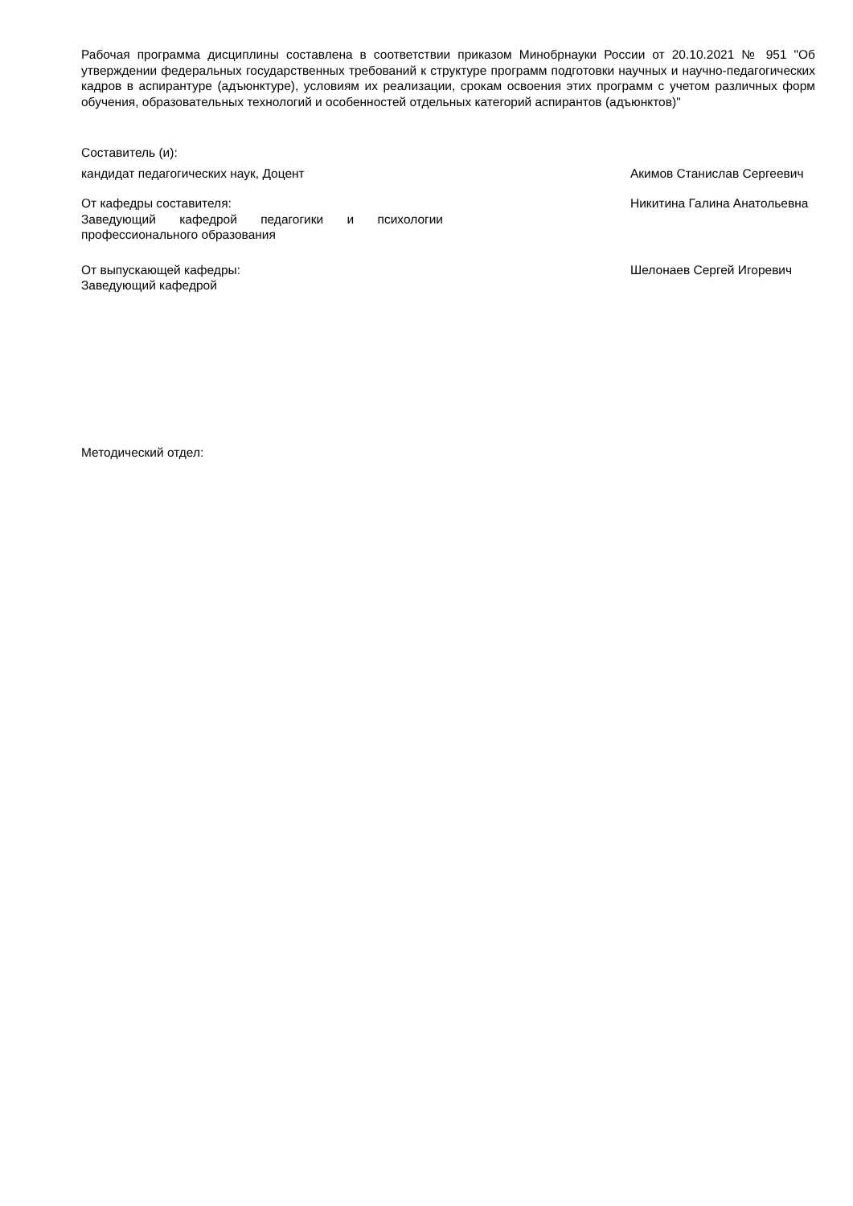Рабочая программа дисциплины составлена в соответствии приказом Минобрнауки России от 20.10.2021 № 951 "Об утверждении федеральных государственных требований к структуре программ подготовки научных и научно-педагогических кадров в аспирантуре (адъюнктуре), условиям их реализации, срокам освоения этих программ с учетом различных форм обучения, образовательных технологий и особенностей отдельных категорий аспирантов (адъюнктов)"
Составитель (и):
кандидат педагогических наук, Доцент Акимов Станислав Сергеевич
От кафедры составителя:
Заведующий кафедрой педагогики и психологии профессионального образования
Никитина Галина Анатольевна
От выпускающей кафедры:
Заведующий кафедрой
Шелонаев Сергей Игоревич
Методический отдел: